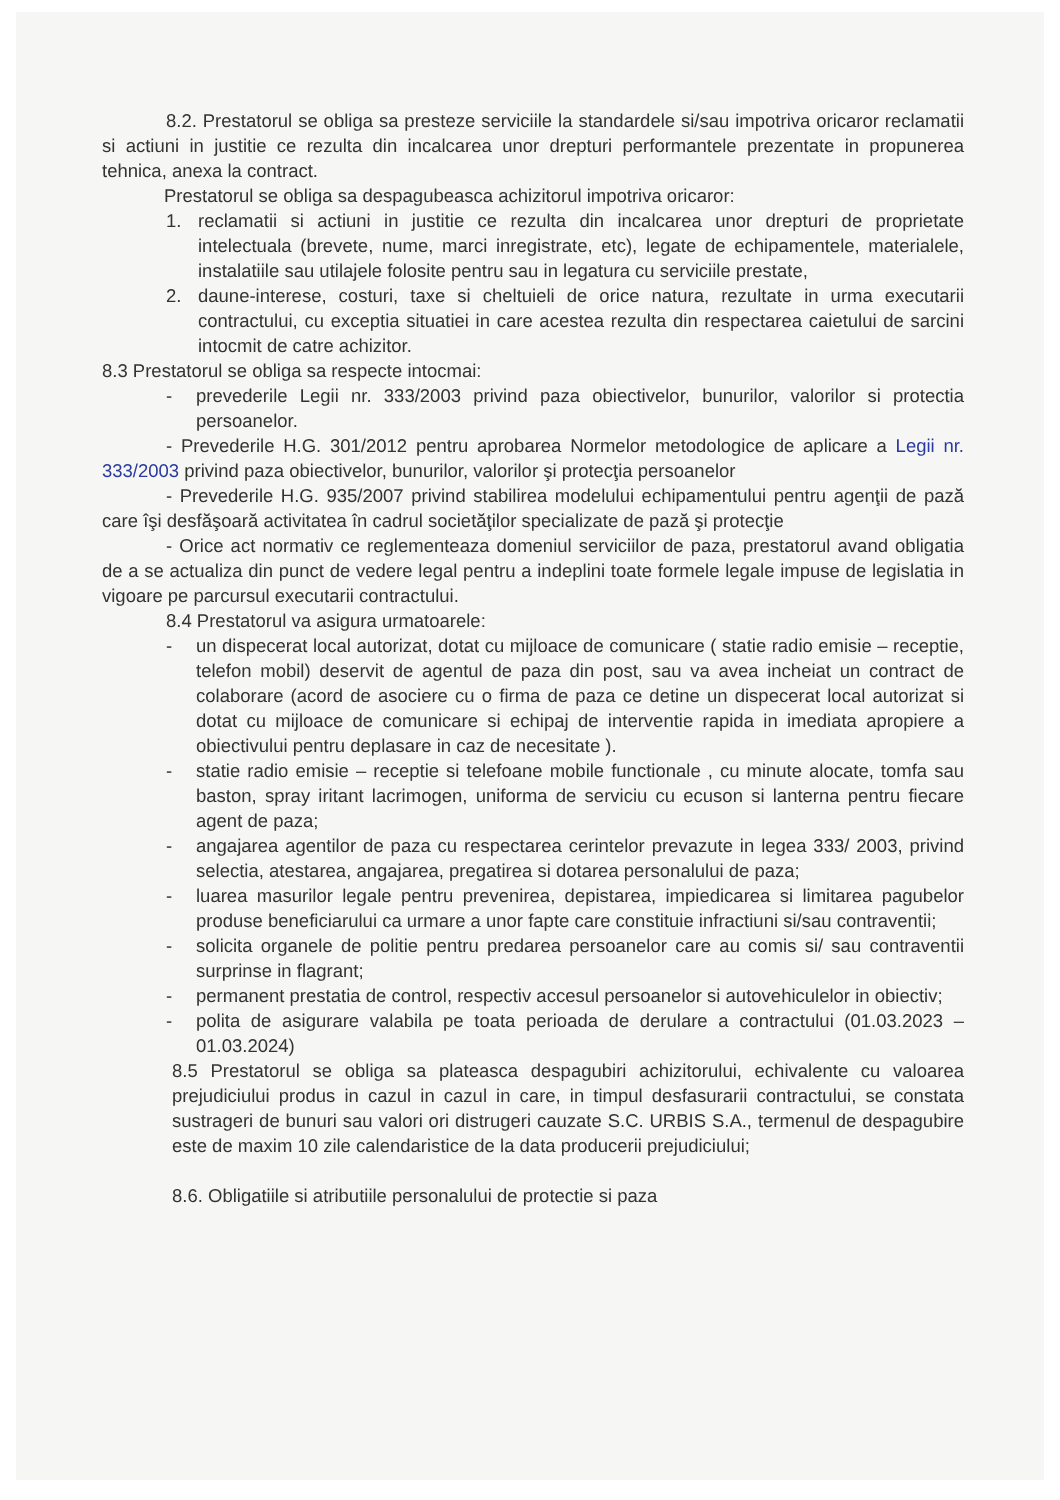8.2. Prestatorul se obliga sa presteze serviciile la standardele si/sau impotriva oricaror reclamatii si actiuni in justitie ce rezulta din incalcarea unor drepturi performantele prezentate in propunerea tehnica, anexa la contract.
Prestatorul se obliga sa despagubeasca achizitorul impotriva oricaror:
1. reclamatii si actiuni in justitie ce rezulta din incalcarea unor drepturi de proprietate intelectuala (brevete, nume, marci inregistrate, etc), legate de echipamentele, materialele, instalatiile sau utilajele folosite pentru sau in legatura cu serviciile prestate,
2. daune-interese, costuri, taxe si cheltuieli de orice natura, rezultate in urma executarii contractului, cu exceptia situatiei in care acestea rezulta din respectarea caietului de sarcini intocmit de catre achizitor.
8.3 Prestatorul se obliga sa respecte intocmai:
- prevederile Legii nr. 333/2003 privind paza obiectivelor, bunurilor, valorilor si protectia persoanelor.
- Prevederile H.G. 301/2012 pentru aprobarea Normelor metodologice de aplicare a Legii nr. 333/2003 privind paza obiectivelor, bunurilor, valorilor şi protecţia persoanelor
- Prevederile H.G. 935/2007 privind stabilirea modelului echipamentului pentru agenţii de pază care îşi desfăşoară activitatea în cadrul societăţilor specializate de pază şi protecţie
- Orice act normativ ce reglementeaza domeniul serviciilor de paza, prestatorul avand obligatia de a se actualiza din punct de vedere legal pentru a indeplini toate formele legale impuse de legislatia in vigoare pe parcursul executarii contractului.
8.4 Prestatorul va asigura urmatoarele:
- un dispecerat local autorizat, dotat cu mijloace de comunicare ( statie radio emisie – receptie, telefon mobil) deservit de agentul de paza din post, sau va avea incheiat un contract de colaborare (acord de asociere cu o firma de paza ce detine un dispecerat local autorizat si dotat cu mijloace de comunicare si echipaj de interventie rapida in imediata apropiere a obiectivului pentru deplasare in caz de necesitate ).
- statie radio emisie – receptie si telefoane mobile functionale , cu minute alocate, tomfa sau baston, spray iritant lacrimogen, uniforma de serviciu cu ecuson si lanterna pentru fiecare agent de paza;
- angajarea agentilor de paza cu respectarea cerintelor prevazute in legea 333/ 2003, privind selectia, atestarea, angajarea, pregatirea si dotarea personalului de paza;
- luarea masurilor legale pentru prevenirea, depistarea, impiedicarea si limitarea pagubelor produse beneficiarului ca urmare a unor fapte care constituie infractiuni si/sau contraventii;
- solicita organele de politie pentru predarea persoanelor care au comis si/ sau contraventii surprinse in flagrant;
- permanent prestatia de control, respectiv accesul persoanelor si autovehiculelor in obiectiv;
- polita de asigurare valabila pe toata perioada de derulare a contractului (01.03.2023 – 01.03.2024)
8.5 Prestatorul se obliga sa plateasca despagubiri achizitorului, echivalente cu valoarea prejudiciului produs in cazul in cazul in care, in timpul desfasurarii contractului, se constata sustrageri de bunuri sau valori ori distrugeri cauzate S.C. URBIS S.A., termenul de despagubire este de maxim 10 zile calendaristice de la data producerii prejudiciului;
8.6. Obligatiile si atributiile personalului de protectie si paza